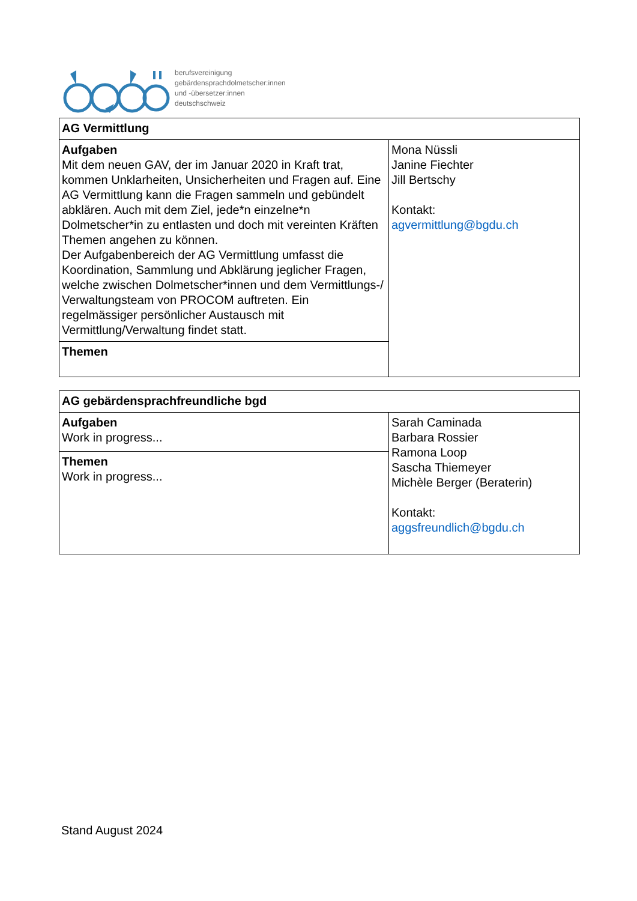berufsvereinigung
gebärdensprachdolmetscher:innen
und -übersetzer:innen
deutschschweiz
| AG Vermittlung | |
| Aufgaben Mit dem neuen GAV, der im Januar 2020 in Kraft trat, kommen Unklarheiten, Unsicherheiten und Fragen auf. Eine AG Vermittlung kann die Fragen sammeln und gebündelt abklären. Auch mit dem Ziel, jede*n einzelne*n Dolmetscher*in zu entlasten und doch mit vereinten Kräften Themen angehen zu können. Der Aufgabenbereich der AG Vermittlung umfasst die Koordination, Sammlung und Abklärung jeglicher Fragen, welche zwischen Dolmetscher*innen und dem Vermittlungs-/ Verwaltungsteam von PROCOM auftreten. Ein regelmässiger persönlicher Austausch mit Vermittlung/Verwaltung findet statt. | Mona Nüssli Janine Fiechter Jill Bertschy Kontakt: agvermittlung@bgdu.ch |
| Themen | |
| AG gebärdensprachfreundliche bgd | |
| Aufgaben Work in progress... | Sarah Caminada Barbara Rossier Ramona Loop Sascha Thiemeyer Michèle Berger (Beraterin) Kontakt: aggsfreundlich@bgdu.ch |
| Themen Work in progress... | |
Stand August 2024